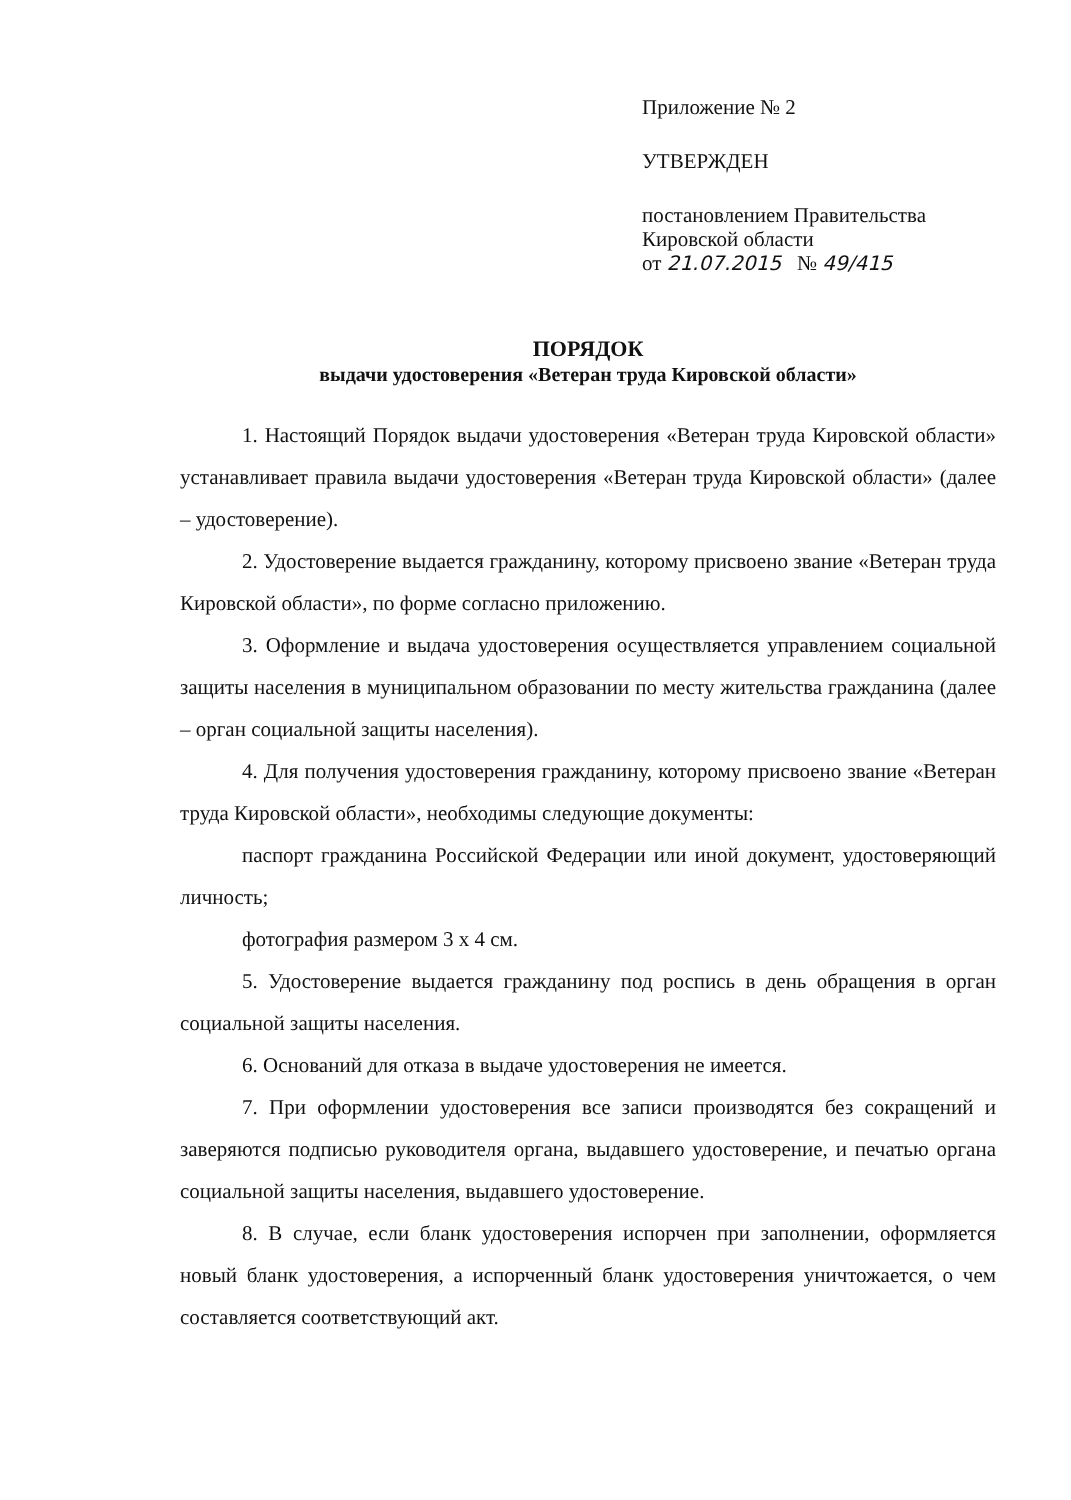Приложение № 2
УТВЕРЖДЕН
постановлением Правительства
Кировской области
от 21.07.2015 № 49/415
ПОРЯДОК
выдачи удостоверения «Ветеран труда Кировской области»
1. Настоящий Порядок выдачи удостоверения «Ветеран труда Кировской области» устанавливает правила выдачи удостоверения «Ветеран труда Кировской области» (далее – удостоверение).
2. Удостоверение выдается гражданину, которому присвоено звание «Ветеран труда Кировской области», по форме согласно приложению.
3. Оформление и выдача удостоверения осуществляется управлением социальной защиты населения в муниципальном образовании по месту жительства гражданина (далее – орган социальной защиты населения).
4. Для получения удостоверения гражданину, которому присвоено звание «Ветеран труда Кировской области», необходимы следующие документы:
паспорт гражданина Российской Федерации или иной документ, удостоверяющий личность;
фотография размером 3 х 4 см.
5. Удостоверение выдается гражданину под роспись в день обращения в орган социальной защиты населения.
6. Оснований для отказа в выдаче удостоверения не имеется.
7. При оформлении удостоверения все записи производятся без сокращений и заверяются подписью руководителя органа, выдавшего удостоверение, и печатью органа социальной защиты населения, выдавшего удостоверение.
8. В случае, если бланк удостоверения испорчен при заполнении, оформляется новый бланк удостоверения, а испорченный бланк удостоверения уничтожается, о чем составляется соответствующий акт.